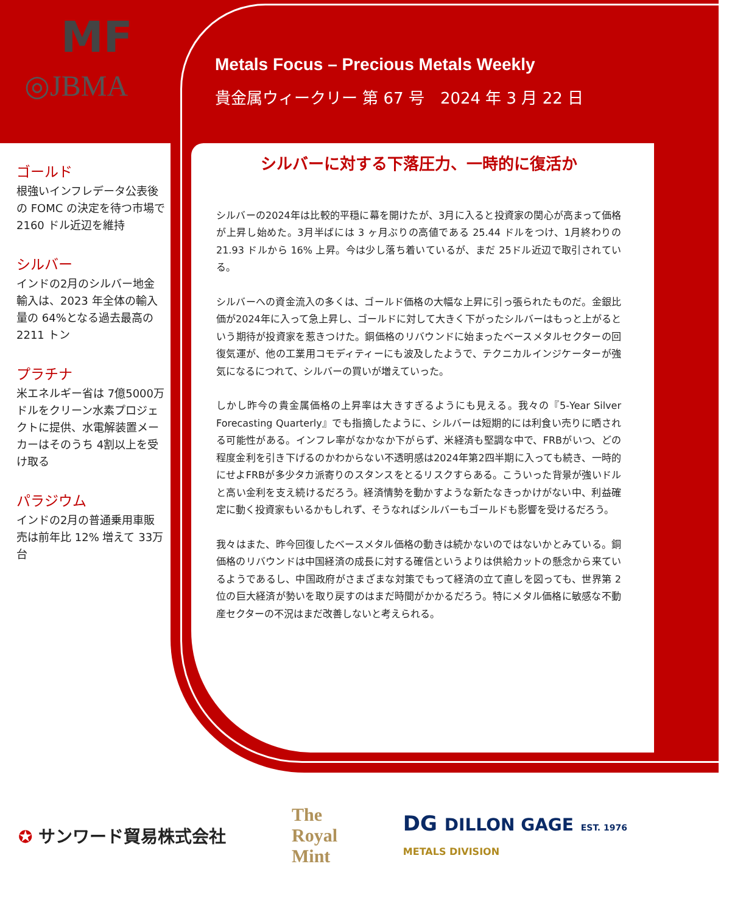MF
◎JBMA
Metals Focus – Precious Metals Weekly
貴金属ウィークリー 第 67 号　2024 年 3 月 22 日
ゴールド
根強いインフレデータ公表後の FOMC の決定を待つ市場で 2160 ドル近辺を維持
シルバー
インドの2月のシルバー地金輸入は、2023 年全体の輸入量の 64%となる過去最高の 2211 トン
プラチナ
米エネルギー省は 7億5000万ドルをクリーン水素プロジェクトに提供、水電解装置メーカーはそのうち 4割以上を受け取る
パラジウム
インドの2月の普通乗用車販売は前年比 12% 増えて 33万台
シルバーに対する下落圧力、一時的に復活か
シルバーの2024年は比較的平穏に幕を開けたが、3月に入ると投資家の関心が高まって価格が上昇し始めた。3月半ばには 3 ヶ月ぶりの高値である 25.44 ドルをつけ、1月終わりの 21.93 ドルから 16% 上昇。今は少し落ち着いているが、まだ 25ドル近辺で取引されている。
シルバーへの資金流入の多くは、ゴールド価格の大幅な上昇に引っ張られたものだ。金銀比価が2024年に入って急上昇し、ゴールドに対して大きく下がったシルバーはもっと上がるという期待が投資家を惹きつけた。銅価格のリバウンドに始まったベースメタルセクターの回復気運が、他の工業用コモディティーにも波及したようで、テクニカルインジケーターが強気になるにつれて、シルバーの買いが増えていった。
しかし昨今の貴金属価格の上昇率は大きすぎるようにも見える。我々の『5-Year Silver Forecasting Quarterly』でも指摘したように、シルバーは短期的には利食い売りに晒される可能性がある。インフレ率がなかなか下がらず、米経済も堅調な中で、FRBがいつ、どの程度金利を引き下げるのかわからない不透明感は2024年第2四半期に入っても続き、一時的にせよFRBが多少タカ派寄りのスタンスをとるリスクすらある。こういった背景が強いドルと高い金利を支え続けるだろう。経済情勢を動かすような新たなきっかけがない中、利益確定に動く投資家もいるかもしれず、そうなればシルバーもゴールドも影響を受けるだろう。
我々はまた、昨今回復したベースメタル価格の動きは続かないのではないかとみている。銅価格のリバウンドは中国経済の成長に対する確信というよりは供給カットの懸念から来ているようであるし、中国政府がさまざまな対策でもって経済の立て直しを図っても、世界第 2 位の巨大経済が勢いを取り戻すのはまだ時間がかかるだろう。特にメタル価格に敏感な不動産セクターの不況はまだ改善しないと考えられる。
✪ サンワード貿易株式会社
The
Royal
Mint
DG DILLON GAGE EST. 1976
METALS DIVISION